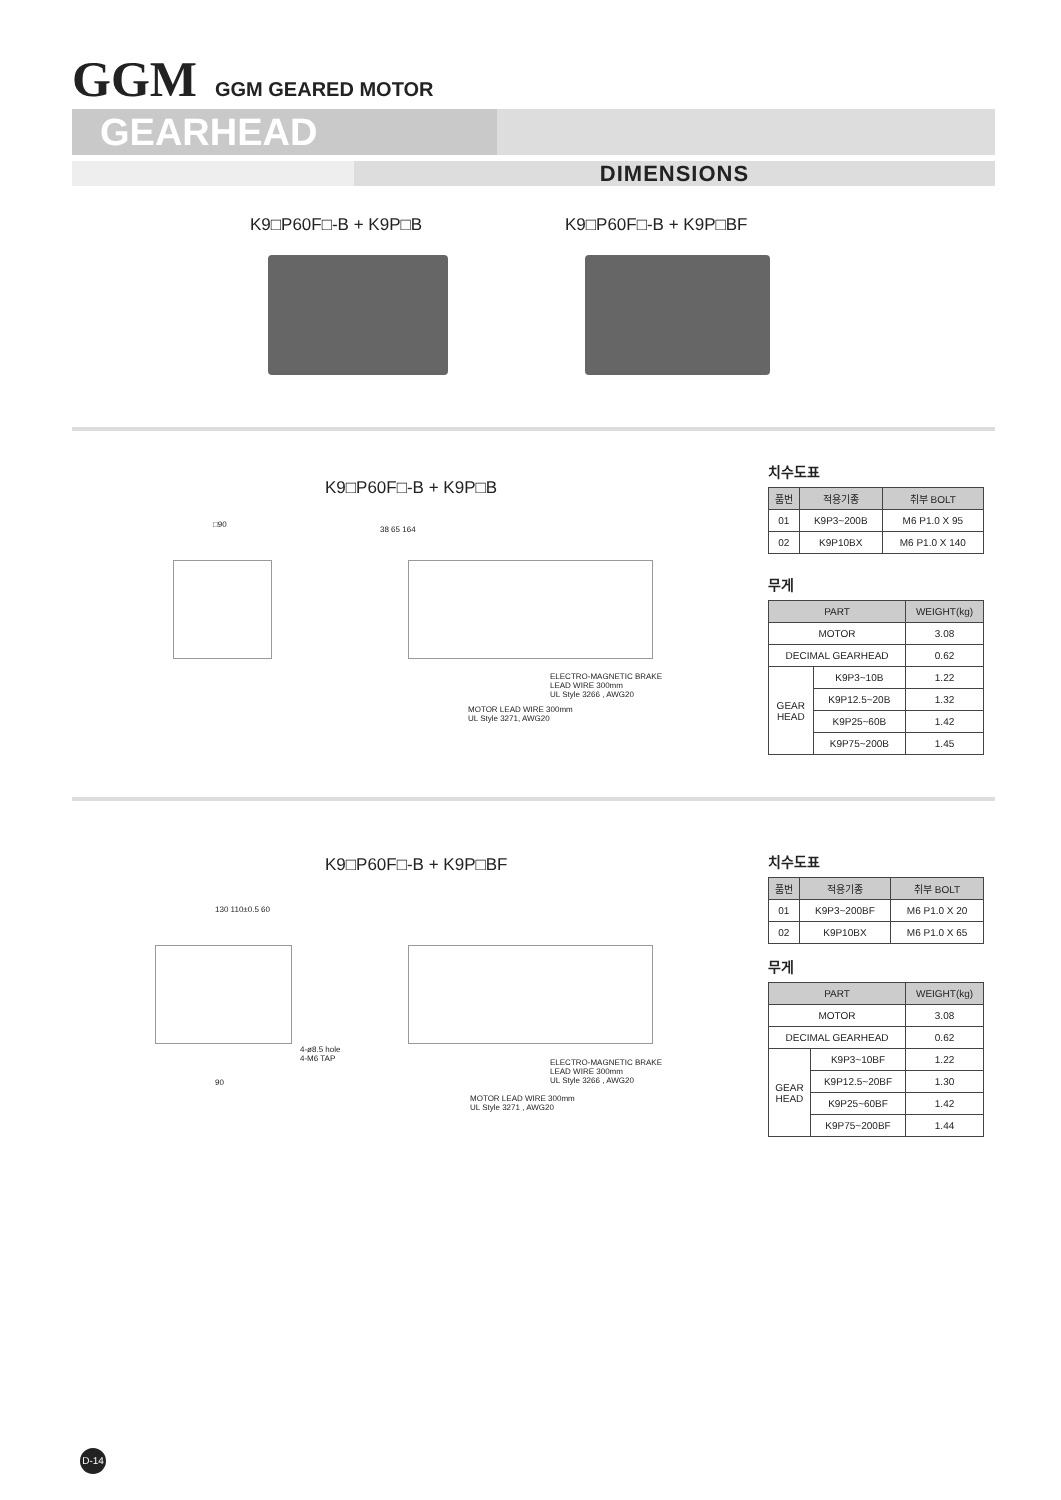GGM
GGM GEARED MOTOR
GEARHEAD
DIMENSIONS
K9□P60F□-B + K9P□B K9□P60F□-B + K9P□BF
K9□P60F□-B + K9P□B
□90
38 65 164
ELECTRO-MAGNETIC BRAKE
LEAD WIRE 300mm
UL Style 3266 , AWG20
MOTOR LEAD WIRE 300mm
UL Style 3271, AWG20
치수도표
| 품번 | 적용기종 | 취부 BOLT |
| --- | --- | --- |
| 01 | K9P3~200B | M6 P1.0 X 95 |
| 02 | K9P10BX | M6 P1.0 X 140 |
무게
| PART | | WEIGHT(kg) |
| --- | --- | --- |
| MOTOR | | 3.08 |
| DECIMAL GEARHEAD | | 0.62 |
| GEAR HEAD | K9P3~10B | 1.22 |
| | K9P12.5~20B | 1.32 |
| | K9P25~60B | 1.42 |
| | K9P75~200B | 1.45 |
K9□P60F□-B + K9P□BF
130 110±0.5 60
4-ø8.5 hole
4-M6 TAP
90
ELECTRO-MAGNETIC BRAKE
LEAD WIRE 300mm
UL Style 3266 , AWG20
MOTOR LEAD WIRE 300mm
UL Style 3271 , AWG20
치수도표
| 품번 | 적용기종 | 취부 BOLT |
| --- | --- | --- |
| 01 | K9P3~200BF | M6 P1.0 X 20 |
| 02 | K9P10BX | M6 P1.0 X 65 |
무게
| PART | | WEIGHT(kg) |
| --- | --- | --- |
| MOTOR | | 3.08 |
| DECIMAL GEARHEAD | | 0.62 |
| GEAR HEAD | K9P3~10BF | 1.22 |
| | K9P12.5~20BF | 1.30 |
| | K9P25~60BF | 1.42 |
| | K9P75~200BF | 1.44 |
D-14